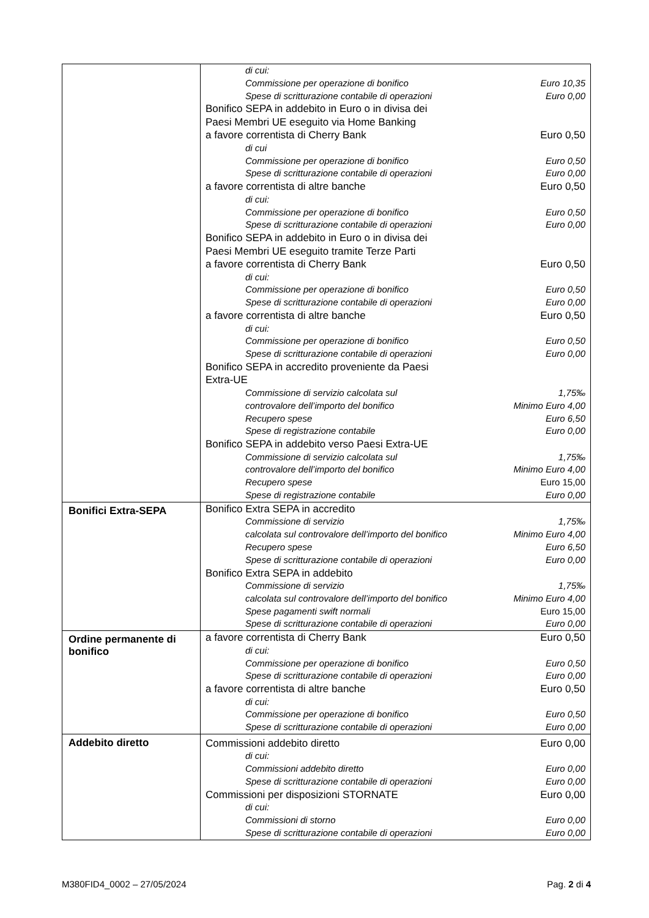| | di cui: Commissione per operazione di bonifico Euro 10,35 Spese di scritturazione contabile di operazioni Euro 0,00 Bonifico SEPA in addebito in Euro o in divisa dei Paesi Membri UE eseguito via Home Banking a favore correntista di Cherry Bank Euro 0,50 di cui Commissione per operazione di bonifico Euro 0,50 Spese di scritturazione contabile di operazioni Euro 0,00 a favore correntista di altre banche Euro 0,50 di cui: Commissione per operazione di bonifico Euro 0,50 Spese di scritturazione contabile di operazioni Euro 0,00 Bonifico SEPA in addebito in Euro o in divisa dei Paesi Membri UE eseguito tramite Terze Parti a favore correntista di Cherry Bank Euro 0,50 di cui: Commissione per operazione di bonifico Euro 0,50 Spese di scritturazione contabile di operazioni Euro 0,00 a favore correntista di altre banche Euro 0,50 di cui: Commissione per operazione di bonifico Euro 0,50 Spese di scritturazione contabile di operazioni Euro 0,00 Bonifico SEPA in accredito proveniente da Paesi Extra-UE Commissione di servizio calcolata sul 1,75‰ controvalore dell’importo del bonifico Minimo Euro 4,00 Recupero spese Euro 6,50 Spese di registrazione contabile Euro 0,00 Bonifico SEPA in addebito verso Paesi Extra-UE Commissione di servizio calcolata sul 1,75‰ controvalore dell’importo del bonifico Minimo Euro 4,00 Recupero spese Euro 15,00 Spese di registrazione contabile Euro 0,00 |
| Bonifici Extra-SEPA | Bonifico Extra SEPA in accredito Commissione di servizio 1,75‰ calcolata sul controvalore dell’importo del bonifico Minimo Euro 4,00 Recupero spese Euro 6,50 Spese di scritturazione contabile di operazioni Euro 0,00 Bonifico Extra SEPA in addebito Commissione di servizio 1,75‰ calcolata sul controvalore dell’importo del bonifico Minimo Euro 4,00 Spese pagamenti swift normali Euro 15,00 Spese di scritturazione contabile di operazioni Euro 0,00 |
| Ordine permanente di bonifico | a favore correntista di Cherry Bank Euro 0,50 di cui: Commissione per operazione di bonifico Euro 0,50 Spese di scritturazione contabile di operazioni Euro 0,00 a favore correntista di altre banche Euro 0,50 di cui: Commissione per operazione di bonifico Euro 0,50 Spese di scritturazione contabile di operazioni Euro 0,00 |
| Addebito diretto | Commissioni addebito diretto Euro 0,00 di cui: Commissioni addebito diretto Euro 0,00 Spese di scritturazione contabile di operazioni Euro 0,00 Commissioni per disposizioni STORNATE Euro 0,00 di cui: Commissioni di storno Euro 0,00 Spese di scritturazione contabile di operazioni Euro 0,00 |
M380FID4_0002 – 27/05/2024 Pag. 2 di 4